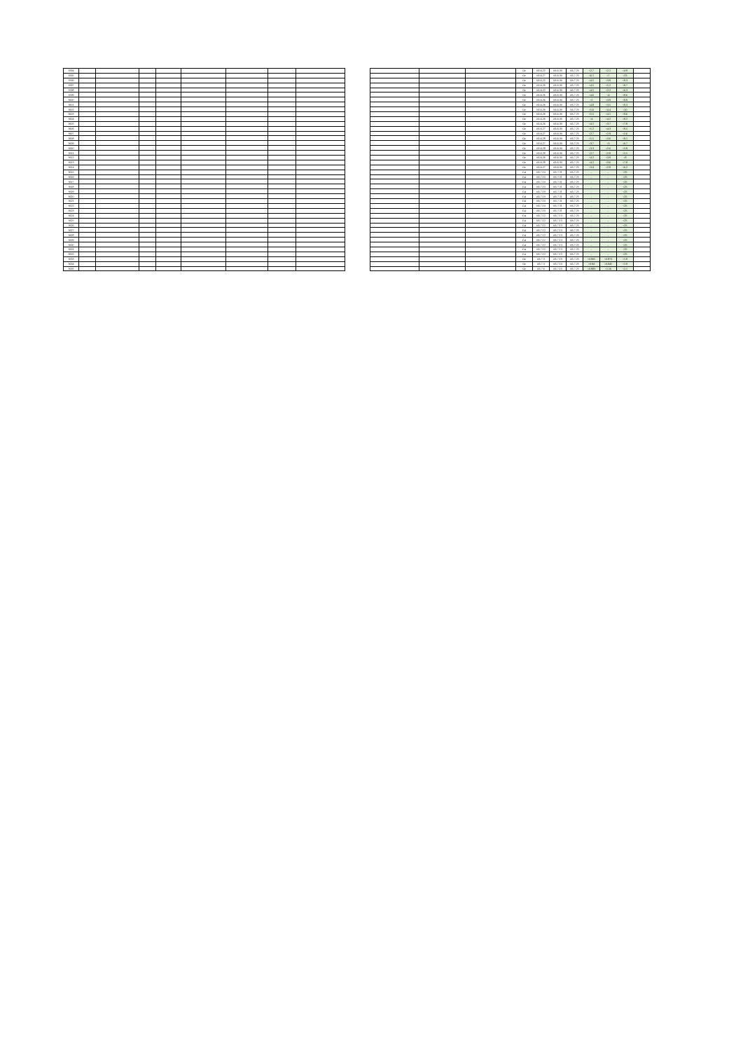| 3594 | | | | | | | | | | | | | Ge | R5.6.22 | R5.6.30 | R5.7.25 | <2.7 | <2.1 | <4.8 | |
| 3595 | | | | | | | | | | | | | Ge | R5.6.27 | R5.6.30 | R5.7.25 | <6.1 | <7 | <13 | |
| 3596 | | | | | | | | | | | | | Ge | R5.6.22 | R5.6.30 | R5.7.25 | <4.5 | <3.8 | <8.3 | |
| 3597 | | | | | | | | | | | | | Ge | R5.6.26 | R5.6.30 | R5.7.25 | <4.5 | <5.2 | <9.7 | |
| 3598 | | | | | | | | | | | | | Ge | R5.6.22 | R5.6.30 | R5.7.25 | <4.1 | <2.2 | <6.3 | |
| 3599 | | | | | | | | | | | | | Ge | R5.6.26 | R5.6.30 | R5.7.25 | <4.6 | <4 | <8.6 | |
| 3600 | | | | | | | | | | | | | Ge | R5.6.26 | R5.6.30 | R5.7.25 | <5 | <3.9 | <8.9 | |
| 3601 | | | | | | | | | | | | | Ge | R5.6.26 | R5.6.30 | R5.7.25 | <4.8 | <3.5 | <8.3 | |
| 3602 | | | | | | | | | | | | | Ge | R5.6.26 | R5.6.30 | R5.7.25 | <5.6 | <4.4 | <10 | |
| 3603 | | | | | | | | | | | | | Ge | R5.6.26 | R5.6.30 | R5.7.25 | <5.5 | <4.1 | <9.6 | |
| 3604 | | | | | | | | | | | | | Ge | R5.6.26 | R5.6.30 | R5.7.25 | <4 | <4.2 | <8.2 | |
| 3605 | | | | | | | | | | | | | Ge | R5.6.26 | R5.6.30 | R5.7.25 | <4.1 | <3.7 | <7.8 | |
| 3606 | | | | | | | | | | | | | Ge | R5.6.27 | R5.6.30 | R5.7.25 | <5.2 | <4.3 | <9.5 | |
| 3607 | | | | | | | | | | | | | Ge | R5.6.27 | R5.6.30 | R5.7.25 | <2.7 | <2.9 | <5.6 | |
| 3608 | | | | | | | | | | | | | Ge | R5.6.28 | R5.6.30 | R5.7.25 | <5.5 | <3.6 | <9.1 | |
| 3609 | | | | | | | | | | | | | Ge | R5.6.27 | R5.6.30 | R5.7.25 | <3.7 | <3 | <6.7 | |
| 3610 | | | | | | | | | | | | | Ge | R5.6.28 | R5.6.30 | R5.7.25 | <3.3 | <2.6 | <5.9 | |
| 3611 | | | | | | | | | | | | | Ge | R5.6.28 | R5.6.30 | R5.7.25 | <2.7 | <2.8 | <5.5 | |
| 3612 | | | | | | | | | | | | | Ge | R5.6.26 | R5.6.30 | R5.7.25 | <4.2 | <3.8 | <8 | |
| 3613 | | | | | | | | | | | | | Ge | R5.6.28 | R5.6.30 | R5.7.25 | <4.2 | <3.6 | <7.8 | |
| 3614 | | | | | | | | | | | | | Ge | R5.6.27 | R5.6.30 | R5.7.25 | <3.4 | <2.8 | <6.2 | |
| 3615 | | | | | | | | | | | | | CsI | R5.7.10 | R5.7.11 | R5.7.25 | - | - | <25 | |
| 3616 | | | | | | | | | | | | | CsI | R5.7.10 | R5.7.11 | R5.7.25 | - | - | <25 | |
| 3617 | | | | | | | | | | | | | CsI | R5.7.10 | R5.7.11 | R5.7.25 | - | - | <25 | |
| 3618 | | | | | | | | | | | | | CsI | R5.7.10 | R5.7.11 | R5.7.25 | - | - | <25 | |
| 3619 | | | | | | | | | | | | | CsI | R5.7.10 | R5.7.11 | R5.7.25 | - | - | <25 | |
| 3620 | | | | | | | | | | | | | CsI | R5.7.10 | R5.7.11 | R5.7.25 | - | - | <25 | |
| 3621 | | | | | | | | | | | | | CsI | R5.7.10 | R5.7.11 | R5.7.25 | - | - | <25 | |
| 3622 | | | | | | | | | | | | | CsI | R5.7.10 | R5.7.11 | R5.7.25 | - | - | <25 | |
| 3623 | | | | | | | | | | | | | CsI | R5.7.10 | R5.7.11 | R5.7.25 | - | - | <25 | |
| 3624 | | | | | | | | | | | | | CsI | R5.7.12 | R5.7.13 | R5.7.25 | - | - | <25 | |
| 3625 | | | | | | | | | | | | | CsI | R5.7.12 | R5.7.13 | R5.7.25 | - | - | <25 | |
| 3626 | | | | | | | | | | | | | CsI | R5.7.12 | R5.7.13 | R5.7.25 | - | - | <25 | |
| 3627 | | | | | | | | | | | | | CsI | R5.7.12 | R5.7.13 | R5.7.25 | - | - | <25 | |
| 3628 | | | | | | | | | | | | | CsI | R5.7.12 | R5.7.13 | R5.7.25 | - | - | <25 | |
| 3629 | | | | | | | | | | | | | CsI | R5.7.12 | R5.7.13 | R5.7.25 | - | - | <25 | |
| 3630 | | | | | | | | | | | | | CsI | R5.7.12 | R5.7.13 | R5.7.25 | - | - | <25 | |
| 3631 | | | | | | | | | | | | | CsI | R5.7.12 | R5.7.13 | R5.7.25 | - | - | <25 | |
| 3632 | | | | | | | | | | | | | CsI | R5.7.12 | R5.7.13 | R5.7.25 | - | - | <25 | |
| 3633 | | | | | | | | | | | | | Ge | R5.7.3 | R5.7.10 | R5.7.25 | <0.905 | <0.873 | <1.8 | |
| 3634 | | | | | | | | | | | | | Ge | R5.7.3 | R5.7.10 | R5.7.25 | <0.94 | <0.845 | <1.8 | |
| 3635 | | | | | | | | | | | | | Ge | R5.7.6 | R5.7.10 | R5.7.25 | <0.983 | <1.16 | <2.1 | |